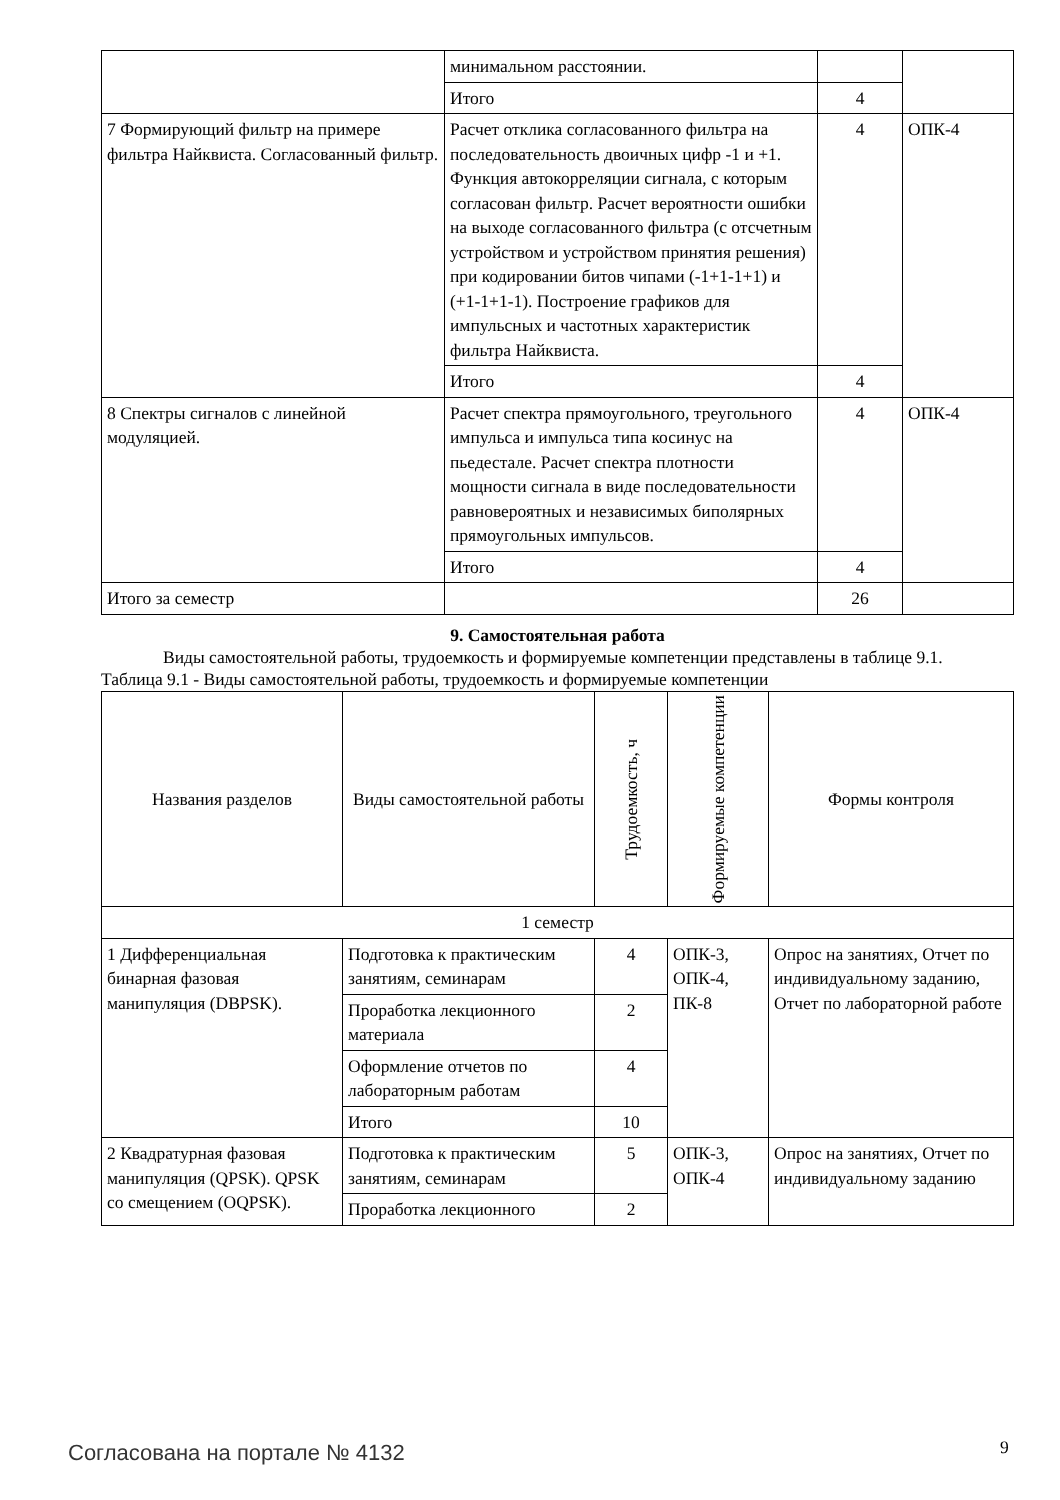| | минимальном расстоянии. | | |
| | Итого | 4 | |
| 7 Формирующий фильтр на примере фильтра Найквиста. Согласованный фильтр. | Расчет отклика согласованного фильтра на последовательность двоичных цифр -1 и +1. Функция автокорреляции сигнала, с которым согласован фильтр. Расчет вероятности ошибки на выходе согласованного фильтра (с отсчетным устройством и устройством принятия решения) при кодировании битов чипами (-1+1-1+1) и (+1-1+1-1). Построение графиков для импульсных и частотных характеристик фильтра Найквиста. | 4 | ОПК-4 |
| | Итого | 4 | |
| 8 Спектры сигналов с линейной модуляцией. | Расчет спектра прямоугольного, треугольного импульса и импульса типа косинус на пьедестале. Расчет спектра плотности мощности сигнала в виде последовательности равновероятных и независимых биполярных прямоугольных импульсов. | 4 | ОПК-4 |
| | Итого | 4 | |
| Итого за семестр | | 26 | |
9. Самостоятельная работа
Виды самостоятельной работы, трудоемкость и формируемые компетенции представлены в таблице 9.1.
Таблица 9.1 - Виды самостоятельной работы, трудоемкость и формируемые компетенции
| Названия разделов | Виды самостоятельной работы | Трудоемкость, ч | Формируемые компетенции | Формы контроля |
| --- | --- | --- | --- | --- |
| 1 семестр | | | | |
| 1 Дифференциальная бинарная фазовая манипуляция (DBPSK). | Подготовка к практическим занятиям, семинарам | 4 | ОПК-3, ОПК-4, ПК-8 | Опрос на занятиях, Отчет по индивидуальному заданию, Отчет по лабораторной работе |
| | Проработка лекционного материала | 2 | | |
| | Оформление отчетов по лабораторным работам | 4 | | |
| | Итого | 10 | | |
| 2 Квадратурная фазовая манипуляция (QPSK). QPSK со смещением (OQPSK). | Подготовка к практическим занятиям, семинарам | 5 | ОПК-3, ОПК-4 | Опрос на занятиях, Отчет по индивидуальному заданию |
| | Проработка лекционного | 2 | | |
Согласована на портале № 4132 9